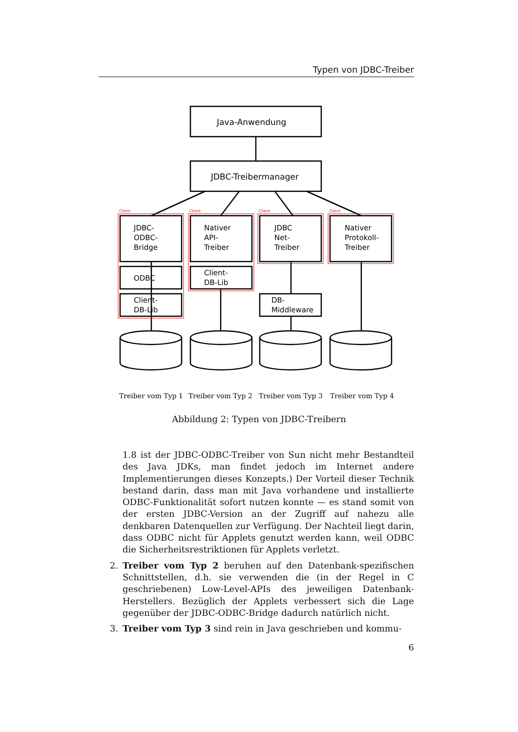Typen von JDBC-Treiber
Client
Client
Client
Client
Java-Anwendung
JDBC-Treibermanager
JDBC-
ODBC-
Bridge
Nativer
API-
Treiber
JDBC
Net-
Treiber
Nativer
Protokoll-
Treiber
ODBC
Client-
DB-Lib
Client-
DB-Lib
DB-
Middleware
Treiber vom Typ 1
Treiber vom Typ 2
Treiber vom Typ 3
Treiber vom Typ 4
Abbildung 2: Typen von JDBC-Treibern
1.8 ist der JDBC-ODBC-Treiber von Sun nicht mehr Bestandteil des Java JDKs, man findet jedoch im Internet andere Implementierungen dieses Konzepts.) Der Vorteil dieser Technik bestand darin, dass man mit Java vorhandene und installierte ODBC-Funktionalität sofort nutzen konnte — es stand somit von der ersten JDBC-Version an der Zugriff auf nahezu alle denkbaren Datenquellen zur Verfügung. Der Nachteil liegt darin, dass ODBC nicht für Applets genutzt werden kann, weil ODBC die Sicherheitsrestriktionen für Applets verletzt.
2. Treiber vom Typ 2 beruhen auf den Datenbank-spezifischen Schnittstellen, d.h. sie verwenden die (in der Regel in C geschriebenen) Low-Level-APIs des jeweiligen Datenbank-Herstellers. Bezüglich der Applets verbessert sich die Lage gegenüber der JDBC-ODBC-Bridge dadurch natürlich nicht.
3. Treiber vom Typ 3 sind rein in Java geschrieben und kommu-
6